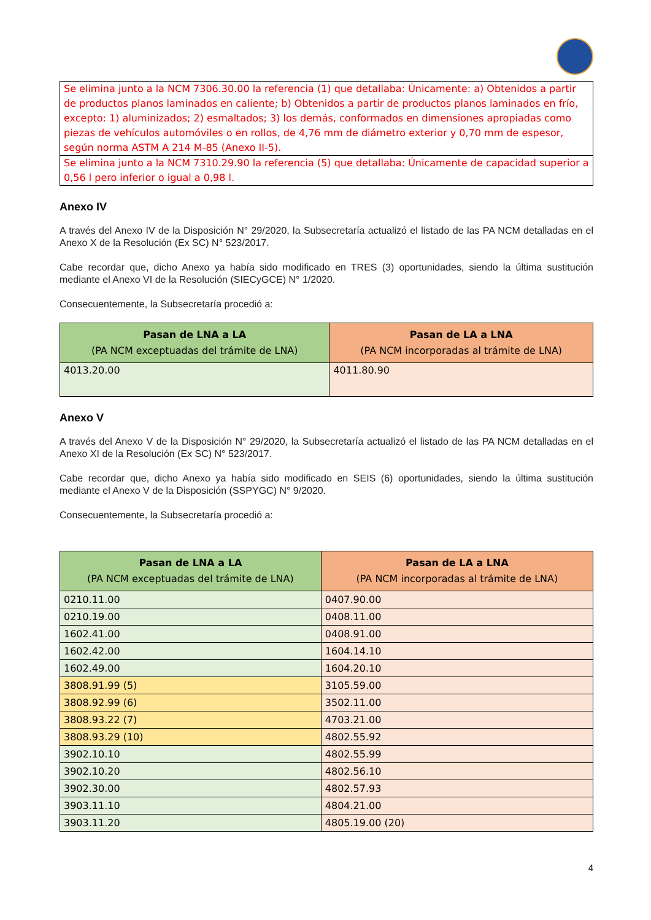| Se elimina junto a la NCM 7306.30.00 la referencia (1) que detallaba: Únicamente: a) Obtenidos a partir de productos planos laminados en caliente; b) Obtenidos a partir de productos planos laminados en frío, excepto: 1) aluminizados; 2) esmaltados; 3) los demás, conformados en dimensiones apropiadas como piezas de vehículos automóviles o en rollos, de 4,76 mm de diámetro exterior y 0,70 mm de espesor, según norma ASTM A 214 M-85 (Anexo II-5). |
| Se elimina junto a la NCM 7310.29.90 la referencia (5) que detallaba: Únicamente de capacidad superior a 0,56 l pero inferior o igual a 0,98 l. |
Anexo IV
A través del Anexo IV de la Disposición N° 29/2020, la Subsecretaría actualizó el listado de las PA NCM detalladas en el Anexo X de la Resolución (Ex SC) N° 523/2017.
Cabe recordar que, dicho Anexo ya había sido modificado en TRES (3) oportunidades, siendo la última sustitución mediante el Anexo VI de la Resolución (SIECyGCE) N° 1/2020.
Consecuentemente, la Subsecretaría procedió a:
| Pasan de LNA a LA (PA NCM exceptuadas del trámite de LNA) | Pasan de LA a LNA (PA NCM incorporadas al trámite de LNA) |
| --- | --- |
| 4013.20.00 | 4011.80.90 |
Anexo V
A través del Anexo V de la Disposición N° 29/2020, la Subsecretaría actualizó el listado de las PA NCM detalladas en el Anexo XI de la Resolución (Ex SC) N° 523/2017.
Cabe recordar que, dicho Anexo ya había sido modificado en SEIS (6) oportunidades, siendo la última sustitución mediante el Anexo V de la Disposición (SSPYGC) N° 9/2020.
Consecuentemente, la Subsecretaría procedió a:
| Pasan de LNA a LA (PA NCM exceptuadas del trámite de LNA) | Pasan de LA a LNA (PA NCM incorporadas al trámite de LNA) |
| --- | --- |
| 0210.11.00 | 0407.90.00 |
| 0210.19.00 | 0408.11.00 |
| 1602.41.00 | 0408.91.00 |
| 1602.42.00 | 1604.14.10 |
| 1602.49.00 | 1604.20.10 |
| 3808.91.99 (5) | 3105.59.00 |
| 3808.92.99 (6) | 3502.11.00 |
| 3808.93.22 (7) | 4703.21.00 |
| 3808.93.29 (10) | 4802.55.92 |
| 3902.10.10 | 4802.55.99 |
| 3902.10.20 | 4802.56.10 |
| 3902.30.00 | 4802.57.93 |
| 3903.11.10 | 4804.21.00 |
| 3903.11.20 | 4805.19.00 (20) |
4